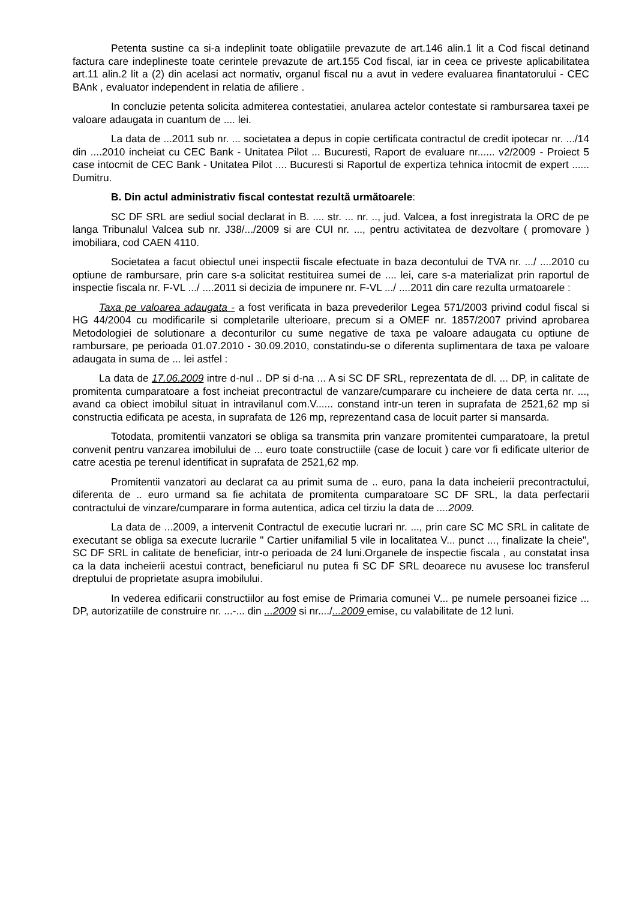Petenta sustine ca si-a indeplinit toate obligatiile prevazute de art.146 alin.1 lit a Cod fiscal detinand factura care indeplineste toate cerintele prevazute de art.155 Cod fiscal, iar in ceea ce priveste aplicabilitatea art.11 alin.2 lit a (2) din acelasi act normativ, organul fiscal nu a avut in vedere evaluarea finantatorului - CEC BAnk , evaluator independent in relatia de afiliere .
In concluzie petenta solicita admiterea contestatiei, anularea actelor contestate si rambursarea taxei pe valoare adaugata in cuantum de .... lei.
La data de ...2011 sub nr. ... societatea a depus in copie certificata contractul de credit ipotecar nr. .../14 din ....2010 incheiat cu CEC Bank - Unitatea Pilot ... Bucuresti, Raport de evaluare nr...... v2/2009 - Proiect 5 case intocmit de CEC Bank - Unitatea Pilot .... Bucuresti si Raportul de expertiza tehnica intocmit de expert ...... Dumitru.
B. Din actul administrativ fiscal contestat rezultă următoarele:
SC DF SRL are sediul social declarat in B. .... str. ... nr. .., jud. Valcea, a fost inregistrata la ORC de pe langa Tribunalul Valcea sub nr. J38/.../2009 si are CUI nr. ..., pentru activitatea de dezvoltare ( promovare ) imobiliara, cod CAEN 4110.
Societatea a facut obiectul unei inspectii fiscale efectuate in baza decontului de TVA nr. .../ ....2010 cu optiune de rambursare, prin care s-a solicitat restituirea sumei de .... lei, care s-a materializat prin raportul de inspectie fiscala nr. F-VL .../ ....2011 si decizia de impunere nr. F-VL .../ ....2011 din care rezulta urmatoarele :
Taxa pe valoarea adaugata - a fost verificata in baza prevederilor Legea 571/2003 privind codul fiscal si HG 44/2004 cu modificarile si completarile ulterioare, precum si a OMEF nr. 1857/2007 privind aprobarea Metodologiei de solutionare a deconturilor cu sume negative de taxa pe valoare adaugata cu optiune de rambursare, pe perioada 01.07.2010 - 30.09.2010, constatindu-se o diferenta suplimentara de taxa pe valoare adaugata in suma de ... lei astfel :
La data de 17.06.2009 intre d-nul .. DP si d-na ... A si SC DF SRL, reprezentata de dl. ... DP, in calitate de promitenta cumparatoare a fost incheiat precontractul de vanzare/cumparare cu incheiere de data certa nr. ..., avand ca obiect imobilul situat in intravilanul com.V...... constand intr-un teren in suprafata de 2521,62 mp si constructia edificata pe acesta, in suprafata de 126 mp, reprezentand casa de locuit parter si mansarda.
Totodata, promitentii vanzatori se obliga sa transmita prin vanzare promitentei cumparatoare, la pretul convenit pentru vanzarea imobilului de ... euro toate constructiile (case de locuit ) care vor fi edificate ulterior de catre acestia pe terenul identificat in suprafata de 2521,62 mp.
Promitentii vanzatori au declarat ca au primit suma de .. euro, pana la data incheierii precontractului, diferenta de .. euro urmand sa fie achitata de promitenta cumparatoare SC DF SRL, la data perfectarii contractului de vinzare/cumparare in forma autentica, adica cel tirziu la data de ....2009.
La data de ...2009, a intervenit Contractul de executie lucrari nr. ..., prin care SC MC SRL in calitate de executant se obliga sa execute lucrarile " Cartier unifamilial 5 vile in localitatea V... punct ..., finalizate la cheie", SC DF SRL in calitate de beneficiar, intr-o perioada de 24 luni.Organele de inspectie fiscala , au constatat insa ca la data incheierii acestui contract, beneficiarul nu putea fi SC DF SRL deoarece nu avusese loc transferul dreptului de proprietate asupra imobilului.
In vederea edificarii constructiilor au fost emise de Primaria comunei V... pe numele persoanei fizice ... DP, autorizatiile de construire nr. ...-... din ...2009 si nr..../...2009 emise, cu valabilitate de 12 luni.